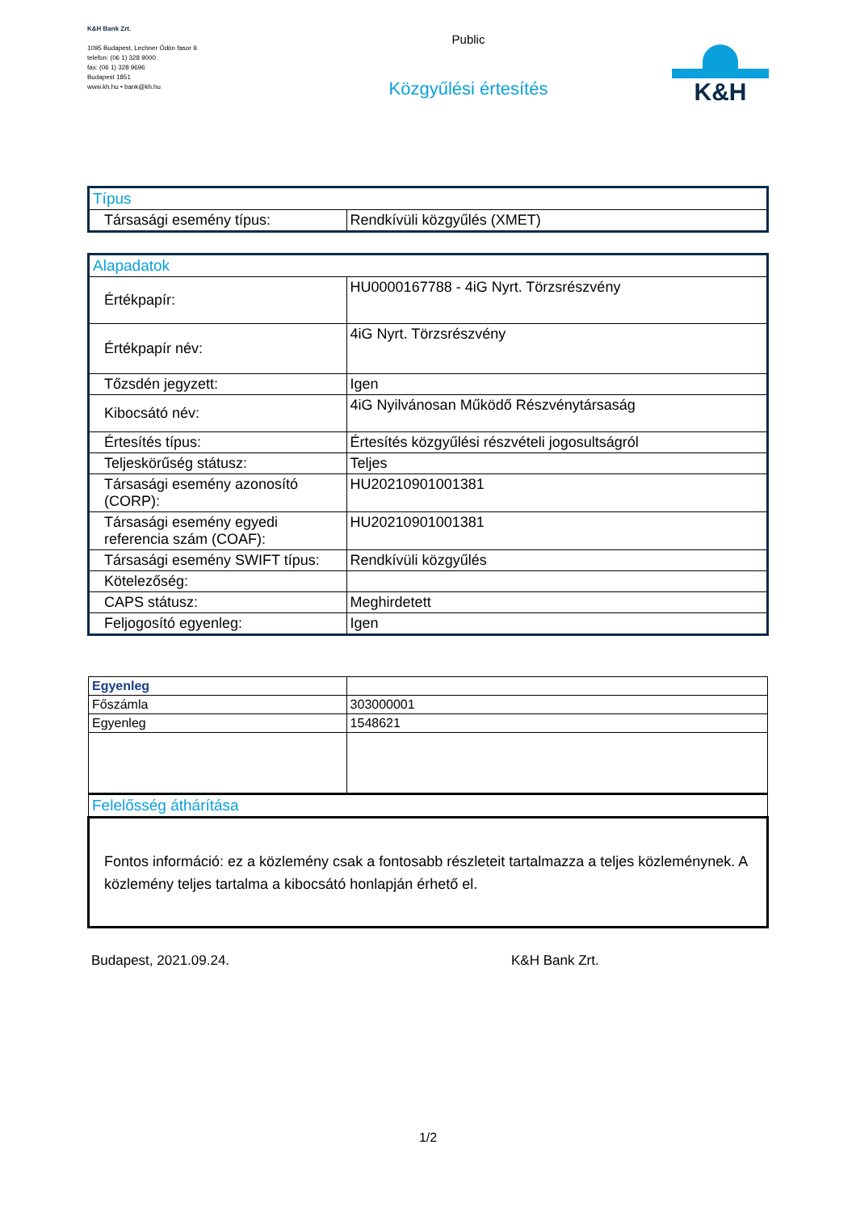K&H Bank Zrt.
1095 Budapest, Lechner Ödön fasor 9.
telefon: (06 1) 328 9000
fax: (06 1) 328 9696
Budapest 1851
www.kh.hu • bank@kh.hu
Public
Közgyűlési értesítés
K&H
| Típus | |
| Társasági esemény típus: | Rendkívüli közgyűlés (XMET) |
| Alapadatok | |
| Értékpapír: | HU0000167788 - 4iG Nyrt. Törzsrészvény |
| Értékpapír név: | 4iG Nyrt. Törzsrészvény |
| Tőzsdén jegyzett: | Igen |
| Kibocsátó név: | 4iG Nyilvánosan Működő Részvénytársaság |
| Értesítés típus: | Értesítés közgyűlési részvételi jogosultságról |
| Teljeskörűség státusz: | Teljes |
| Társasági esemény azonosító (CORP): | HU20210901001381 |
| Társasági esemény egyedi referencia szám (COAF): | HU20210901001381 |
| Társasági esemény SWIFT típus: | Rendkívüli közgyűlés |
| Kötelezőség: | |
| CAPS státusz: | Meghirdetett |
| Feljogosító egyenleg: | Igen |
| Egyenleg | |
| Főszámla | 303000001 |
| Egyenleg | 1548621 |
| Felelősség áthárítása | |
| Fontos információ: ez a közlemény csak a fontosabb részleteit tartalmazza a teljes közleménynek. A közlemény teljes tartalma a kibocsátó honlapján érhető el. | |
Budapest, 2021.09.24. K&H Bank Zrt.
1/2